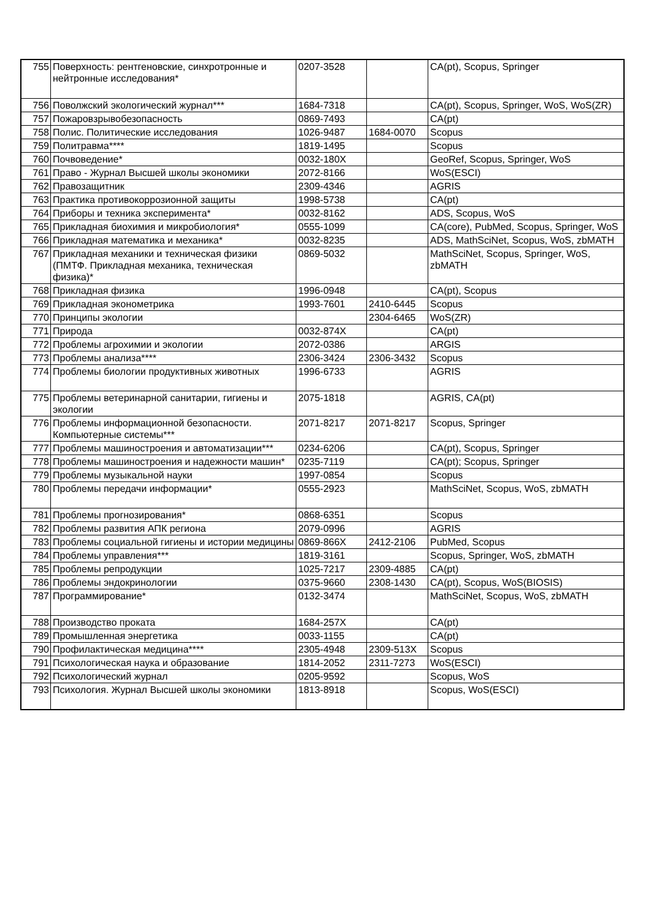| 755 | Поверхность: рентгеновские, синхротронные и нейтронные исследования* | 0207-3528 | | CA(pt), Scopus, Springer |
| 756 | Поволжский экологический журнал*** | 1684-7318 | | CA(pt), Scopus, Springer, WoS, WoS(ZR) |
| 757 | Пожаровзрывобезопасность | 0869-7493 | | CA(pt) |
| 758 | Полис. Политические исследования | 1026-9487 | 1684-0070 | Scopus |
| 759 | Политравма**** | 1819-1495 | | Scopus |
| 760 | Почвоведение* | 0032-180X | | GeoRef, Scopus, Springer, WoS |
| 761 | Право - Журнал Высшей школы экономики | 2072-8166 | | WoS(ESCI) |
| 762 | Правозащитник | 2309-4346 | | AGRIS |
| 763 | Практика противокоррозионной защиты | 1998-5738 | | CA(pt) |
| 764 | Приборы и техника эксперимента* | 0032-8162 | | ADS, Scopus, WoS |
| 765 | Прикладная биохимия и микробиология* | 0555-1099 | | CA(core), PubMed, Scopus, Springer, WoS |
| 766 | Прикладная математика и механика* | 0032-8235 | | ADS, MathSciNet, Scopus, WoS, zbMATH |
| 767 | Прикладная механики и техническая физики (ПМТФ. Прикладная механика, техническая физика)* | 0869-5032 | | MathSciNet, Scopus, Springer, WoS, zbMATH |
| 768 | Прикладная физика | 1996-0948 | | CA(pt), Scopus |
| 769 | Прикладная эконометрика | 1993-7601 | 2410-6445 | Scopus |
| 770 | Принципы экологии | | 2304-6465 | WoS(ZR) |
| 771 | Природа | 0032-874X | | CA(pt) |
| 772 | Проблемы агрохимии и экологии | 2072-0386 | | ARGIS |
| 773 | Проблемы анализа**** | 2306-3424 | 2306-3432 | Scopus |
| 774 | Проблемы биологии продуктивных животных | 1996-6733 | | AGRIS |
| 775 | Проблемы ветеринарной санитарии, гигиены и экологии | 2075-1818 | | AGRIS, CA(pt) |
| 776 | Проблемы информационной безопасности. Компьютерные системы*** | 2071-8217 | 2071-8217 | Scopus, Springer |
| 777 | Проблемы машиностроения и автоматизации*** | 0234-6206 | | CA(pt), Scopus, Springer |
| 778 | Проблемы машиностроения и надежности машин* | 0235-7119 | | CA(pt); Scopus, Springer |
| 779 | Проблемы музыкальной науки | 1997-0854 | | Scopus |
| 780 | Проблемы передачи информации* | 0555-2923 | | MathSciNet, Scopus, WoS, zbMATH |
| 781 | Проблемы прогнозирования* | 0868-6351 | | Scopus |
| 782 | Проблемы развития АПК региона | 2079-0996 | | AGRIS |
| 783 | Проблемы социальной гигиены и истории медицины | 0869-866X | 2412-2106 | PubMed, Scopus |
| 784 | Проблемы управления*** | 1819-3161 | | Scopus, Springer, WoS, zbMATH |
| 785 | Проблемы репродукции | 1025-7217 | 2309-4885 | CA(pt) |
| 786 | Проблемы эндокринологии | 0375-9660 | 2308-1430 | CA(pt), Scopus, WoS(BIOSIS) |
| 787 | Программирование* | 0132-3474 | | MathSciNet, Scopus, WoS, zbMATH |
| 788 | Производство проката | 1684-257X | | CA(pt) |
| 789 | Промышленная энергетика | 0033-1155 | | CA(pt) |
| 790 | Профилактическая медицина**** | 2305-4948 | 2309-513X | Scopus |
| 791 | Психологическая наука и образование | 1814-2052 | 2311-7273 | WoS(ESCI) |
| 792 | Психологический журнал | 0205-9592 | | Scopus, WoS |
| 793 | Психология. Журнал Высшей школы экономики | 1813-8918 | | Scopus, WoS(ESCI) |